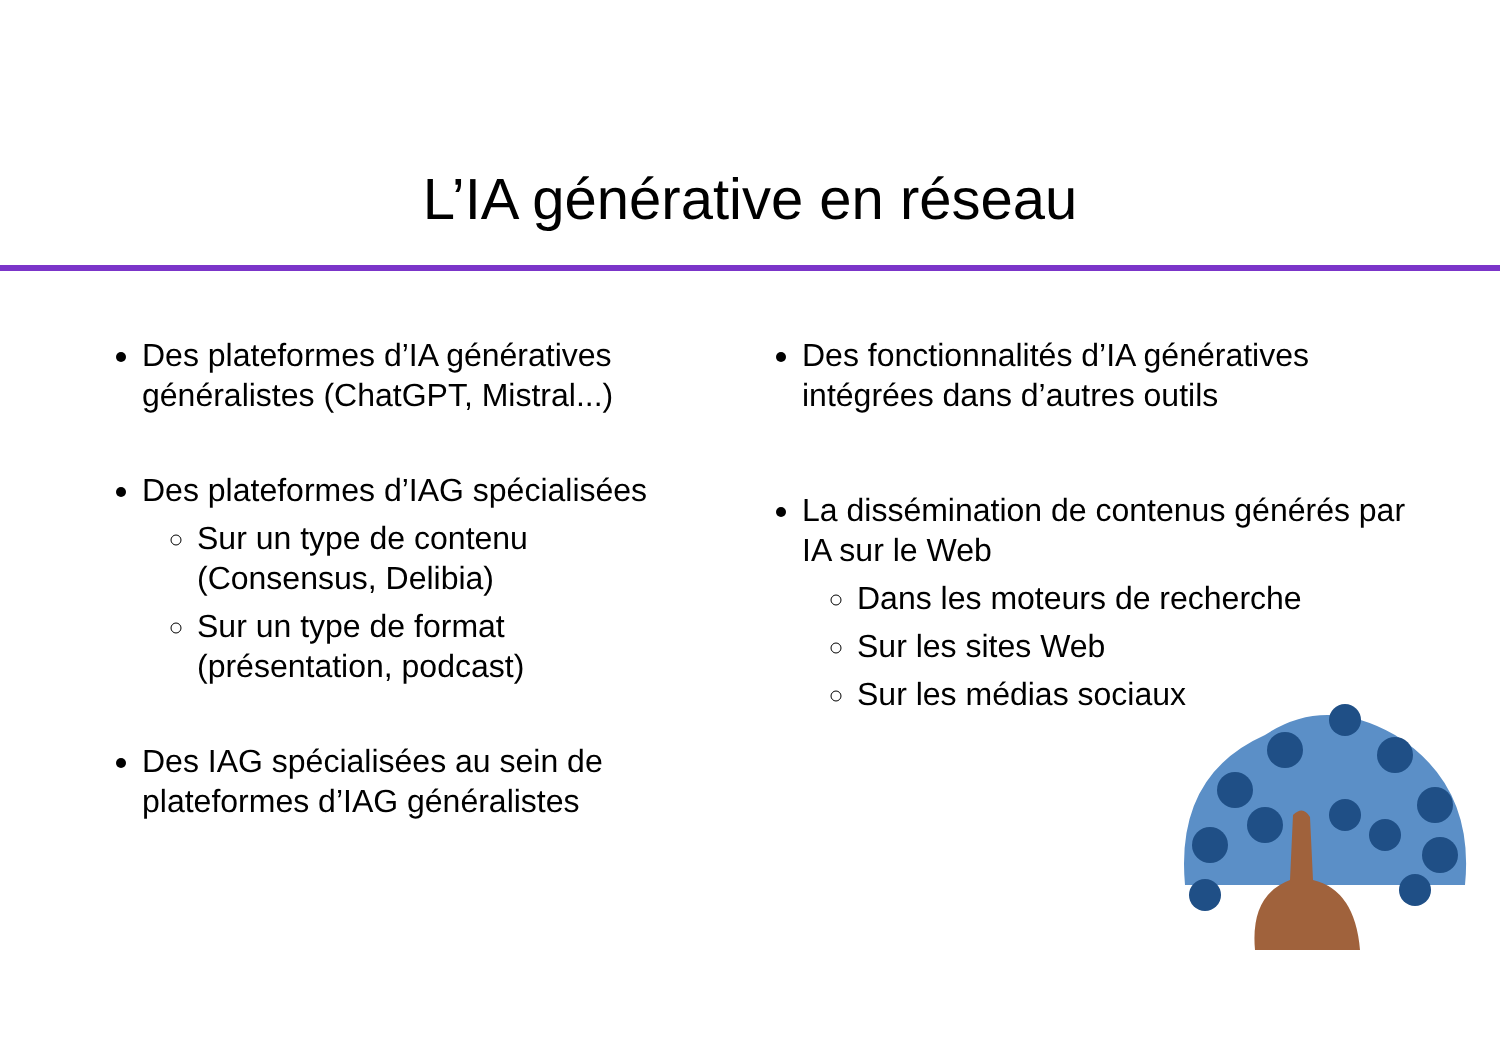L’IA générative en réseau
Des plateformes d’IA génératives généralistes (ChatGPT, Mistral...)
Des plateformes d’IAG spécialisées
Sur un type de contenu (Consensus, Delibia)
Sur un type de format (présentation, podcast)
Des IAG spécialisées au sein de plateformes d’IAG généralistes
Des fonctionnalités d’IA génératives intégrées dans d’autres outils
La dissémination de contenus générés par IA sur le Web
Dans les moteurs de recherche
Sur les sites Web
Sur les médias sociaux